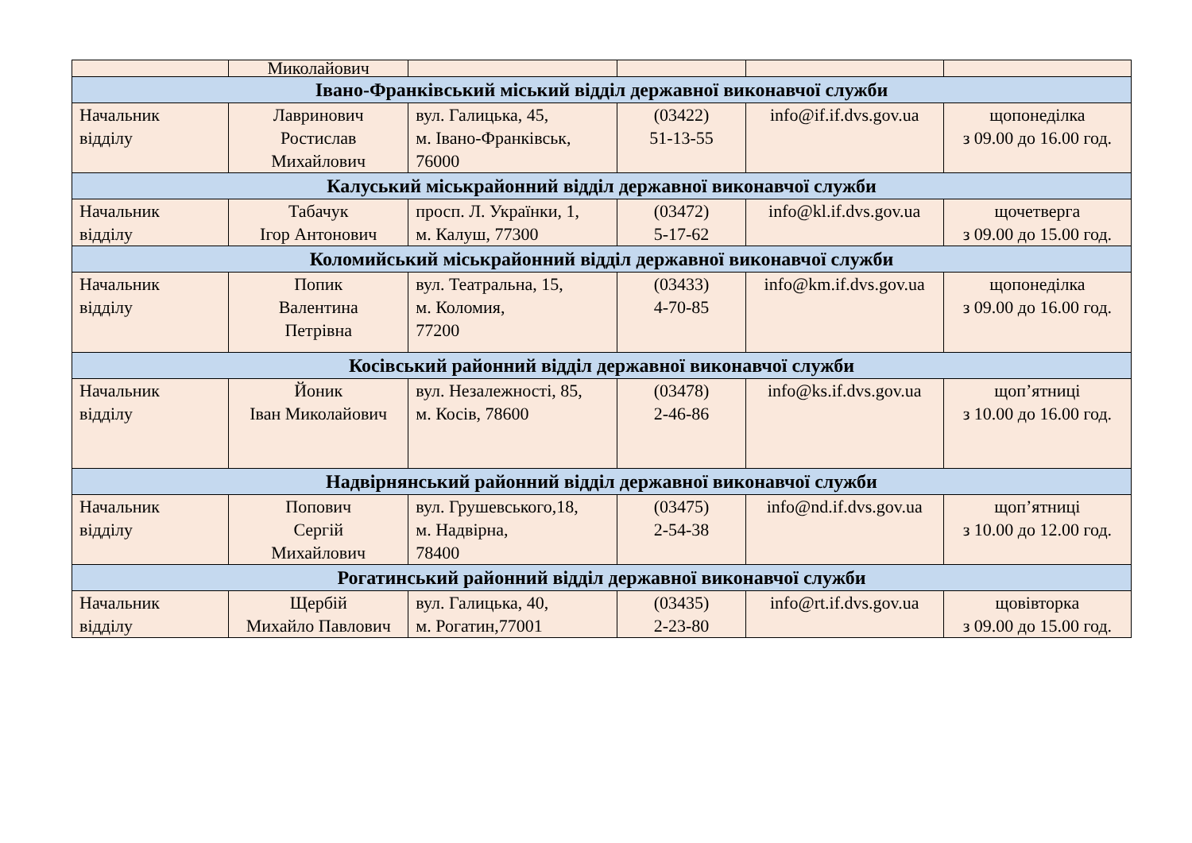| | Миколайович | | | | |
| Івано-Франківський міський відділ державної виконавчої служби | | | | | |
| Начальник відділу | Лавринович Ростислав Михайлович | вул. Галицька, 45, м. Івано-Франківськ, 76000 | (03422) 51-13-55 | info@if.if.dvs.gov.ua | щопонеділка з 09.00 до 16.00 год. |
| Калуський міськрайонний відділ державної виконавчої служби | | | | | |
| Начальник відділу | Табачук Ігор Антонович | просп. Л. Українки, 1, м. Калуш, 77300 | (03472) 5-17-62 | info@kl.if.dvs.gov.ua | щочетверга з 09.00 до 15.00 год. |
| Коломийський міськрайонний відділ державної виконавчої служби | | | | | |
| Начальник відділу | Попик Валентина Петрівна | вул. Театральна, 15, м. Коломия, 77200 | (03433) 4-70-85 | info@km.if.dvs.gov.ua | щопонеділка з 09.00 до 16.00 год. |
| Косівський районний відділ державної виконавчої служби | | | | | |
| Начальник відділу | Йоник Іван Миколайович | вул. Незалежності, 85, м. Косів, 78600 | (03478) 2-46-86 | info@ks.if.dvs.gov.ua | щоп’ятниці з 10.00 до 16.00 год. |
| Надвірнянський районний відділ державної виконавчої служби | | | | | |
| Начальник відділу | Попович Сергій Михайлович | вул. Грушевського,18, м. Надвірна, 78400 | (03475) 2-54-38 | info@nd.if.dvs.gov.ua | щоп’ятниці з 10.00 до 12.00 год. |
| Рогатинський районний відділ державної виконавчої служби | | | | | |
| Начальник відділу | Щербій Михайло Павлович | вул. Галицька, 40, м. Рогатин,77001 | (03435) 2-23-80 | info@rt.if.dvs.gov.ua | щовівторка з 09.00 до 15.00 год. |